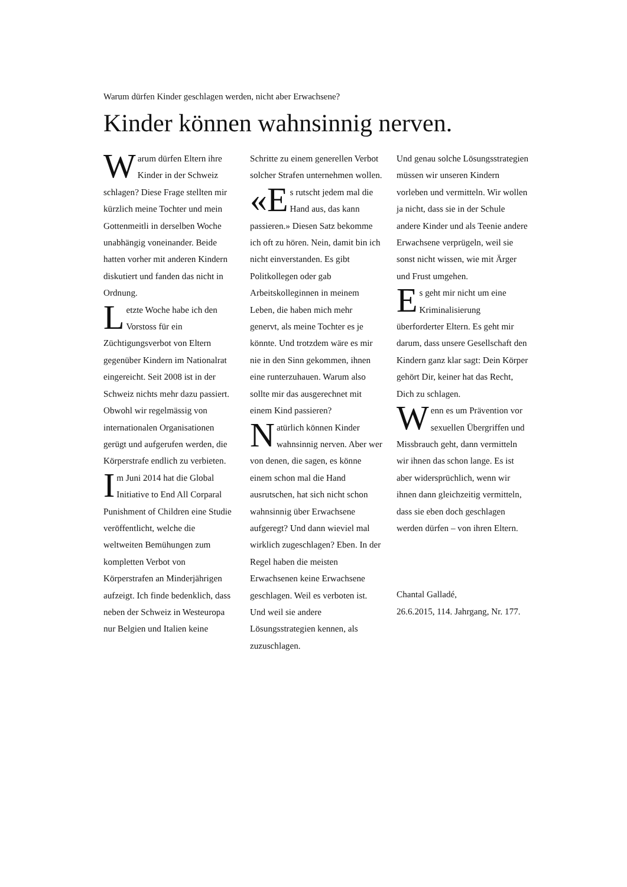Warum dürfen Kinder geschlagen werden, nicht aber Erwachsene?
Kinder können wahnsinnig nerven.
Warum dürfen Eltern ihre Kinder in der Schweiz schlagen? Diese Frage stellten mir kürzlich meine Tochter und mein Gottenmeitli in derselben Woche unabhängig voneinander. Beide hatten vorher mit anderen Kindern diskutiert und fanden das nicht in Ordnung.
Letzte Woche habe ich den Vorstoss für ein Züchtigungsverbot von Eltern gegenüber Kindern im Nationalrat eingereicht. Seit 2008 ist in der Schweiz nichts mehr dazu passiert. Obwohl wir regelmässig von internationalen Organisationen gerügt und aufgerufen werden, die Körperstrafe endlich zu verbieten.
Im Juni 2014 hat die Global Initiative to End All Corparal Punishment of Children eine Studie veröffentlicht, welche die weltweiten Bemühungen zum kompletten Verbot von Körperstrafen an Minderjährigen aufzeigt. Ich finde bedenklich, dass neben der Schweiz in Westeuropa nur Belgien und Italien keine
Schritte zu einem generellen Verbot solcher Strafen unternehmen wollen.
«E s rutscht jedem mal die Hand aus, das kann passieren.» Diesen Satz bekomme ich oft zu hören. Nein, damit bin ich nicht einverstanden. Es gibt Politkollegen oder gab Arbeitskolleginnen in meinem Leben, die haben mich mehr genervt, als meine Tochter es je könnte. Und trotzdem wäre es mir nie in den Sinn gekommen, ihnen eine runterzuhauen. Warum also sollte mir das ausgerechnet mit einem Kind passieren?
Natürlich können Kinder wahnsinnig nerven. Aber wer von denen, die sagen, es könne einem schon mal die Hand ausrutschen, hat sich nicht schon wahnsinnig über Erwachsene aufgeregt? Und dann wieviel mal wirklich zugeschlagen? Eben. In der Regel haben die meisten Erwachsenen keine Erwachsene geschlagen. Weil es verboten ist. Und weil sie andere Lösungsstrategien kennen, als zuzuschlagen.
Und genau solche Lösungsstrategien müssen wir unseren Kindern vorleben und vermitteln. Wir wollen ja nicht, dass sie in der Schule andere Kinder und als Teenie andere Erwachsene verprügeln, weil sie sonst nicht wissen, wie mit Ärger und Frust umgehen.
Es geht mir nicht um eine Kriminalisierung überforderter Eltern. Es geht mir darum, dass unsere Gesellschaft den Kindern ganz klar sagt: Dein Körper gehört Dir, keiner hat das Recht, Dich zu schlagen.
Wenn es um Prävention vor sexuellen Übergriffen und Missbrauch geht, dann vermitteln wir ihnen das schon lange. Es ist aber widersprüchlich, wenn wir ihnen dann gleichzeitig vermitteln, dass sie eben doch geschlagen werden dürfen – von ihren Eltern.
Chantal Galladé,
26.6.2015, 114. Jahrgang, Nr. 177.